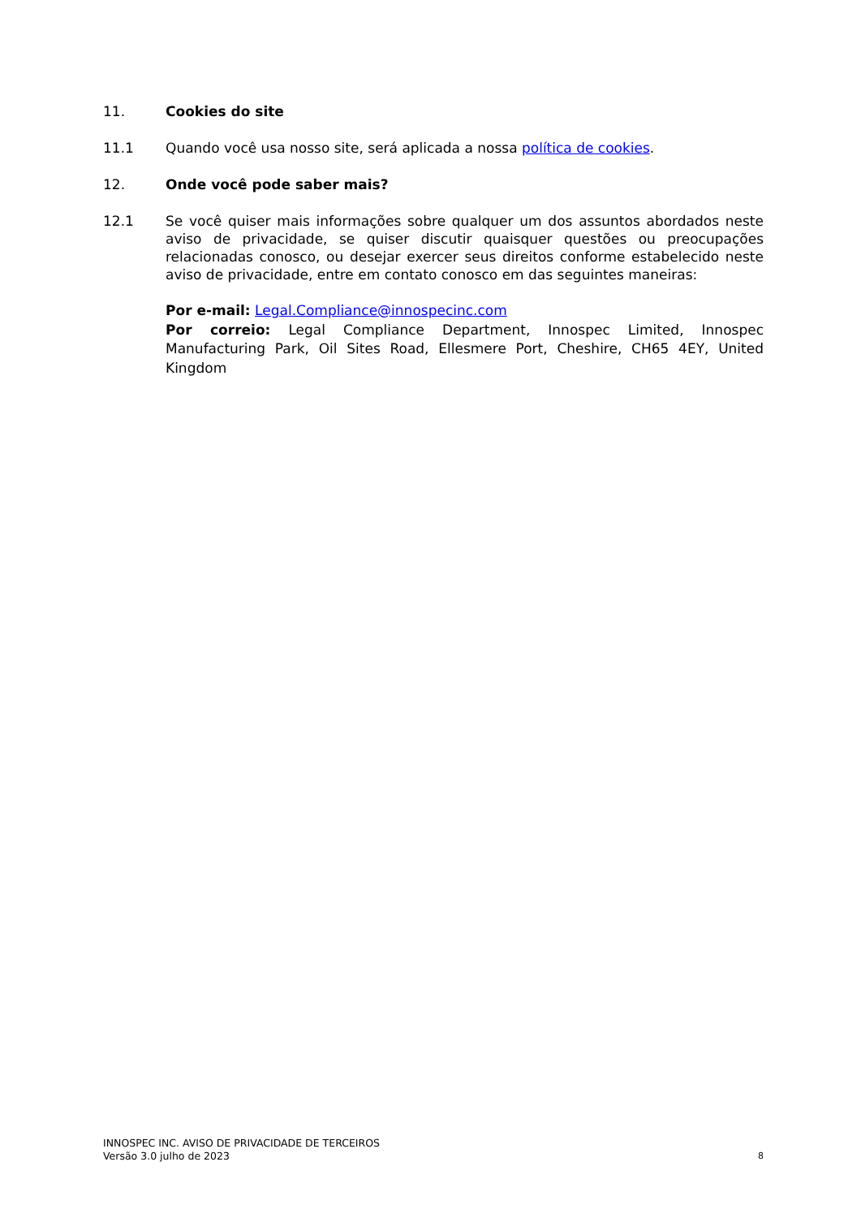11. Cookies do site
11.1 Quando você usa nosso site, será aplicada a nossa política de cookies.
12. Onde você pode saber mais?
12.1 Se você quiser mais informações sobre qualquer um dos assuntos abordados neste aviso de privacidade, se quiser discutir quaisquer questões ou preocupações relacionadas conosco, ou desejar exercer seus direitos conforme estabelecido neste aviso de privacidade, entre em contato conosco em das seguintes maneiras:
Por e-mail: Legal.Compliance@innospecinc.com
Por correio: Legal Compliance Department, Innospec Limited, Innospec Manufacturing Park, Oil Sites Road, Ellesmere Port, Cheshire, CH65 4EY, United Kingdom
INNOSPEC INC. AVISO DE PRIVACIDADE DE TERCEIROS
Versão 3.0 julho de 2023
8